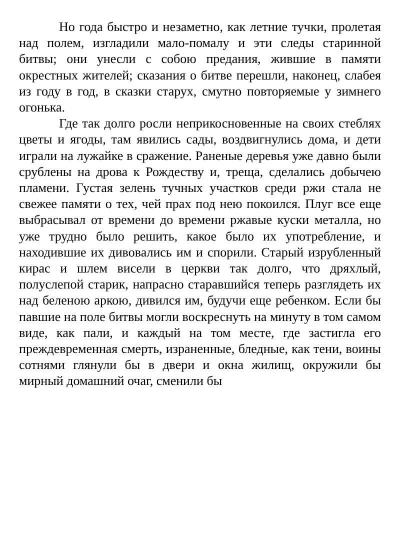Но года быстро и незаметно, как летние тучки, пролетая над полем, изгладили мало-помалу и эти следы старинной битвы; они унесли с собою предания, жившие в памяти окрестных жителей; сказания о битве перешли, наконец, слабея из году в год, в сказки старух, смутно повторяемые у зимнего огонька.
Где так долго росли неприкосновенные на своих стеблях цветы и ягоды, там явились сады, воздвигнулись дома, и дети играли на лужайке в сражение. Раненые деревья уже давно были срублены на дрова к Рождеству и, треща, сделались добычею пламени. Густая зелень тучных участков среди ржи стала не свежее памяти о тех, чей прах под нею покоился. Плуг все еще выбрасывал от времени до времени ржавые куски металла, но уже трудно было решить, какое было их употребление, и находившие их дивовались им и спорили. Старый изрубленный кирас и шлем висели в церкви так долго, что дряхлый, полуслепой старик, напрасно старавшийся теперь разглядеть их над беленою аркою, дивился им, будучи еще ребенком. Если бы павшие на поле битвы могли воскреснуть на минуту в том самом виде, как пали, и каждый на том месте, где застигла его преждевременная смерть, израненные, бледные, как тени, воины сотнями глянули бы в двери и окна жилищ, окружили бы мирный домашний очаг, сменили бы